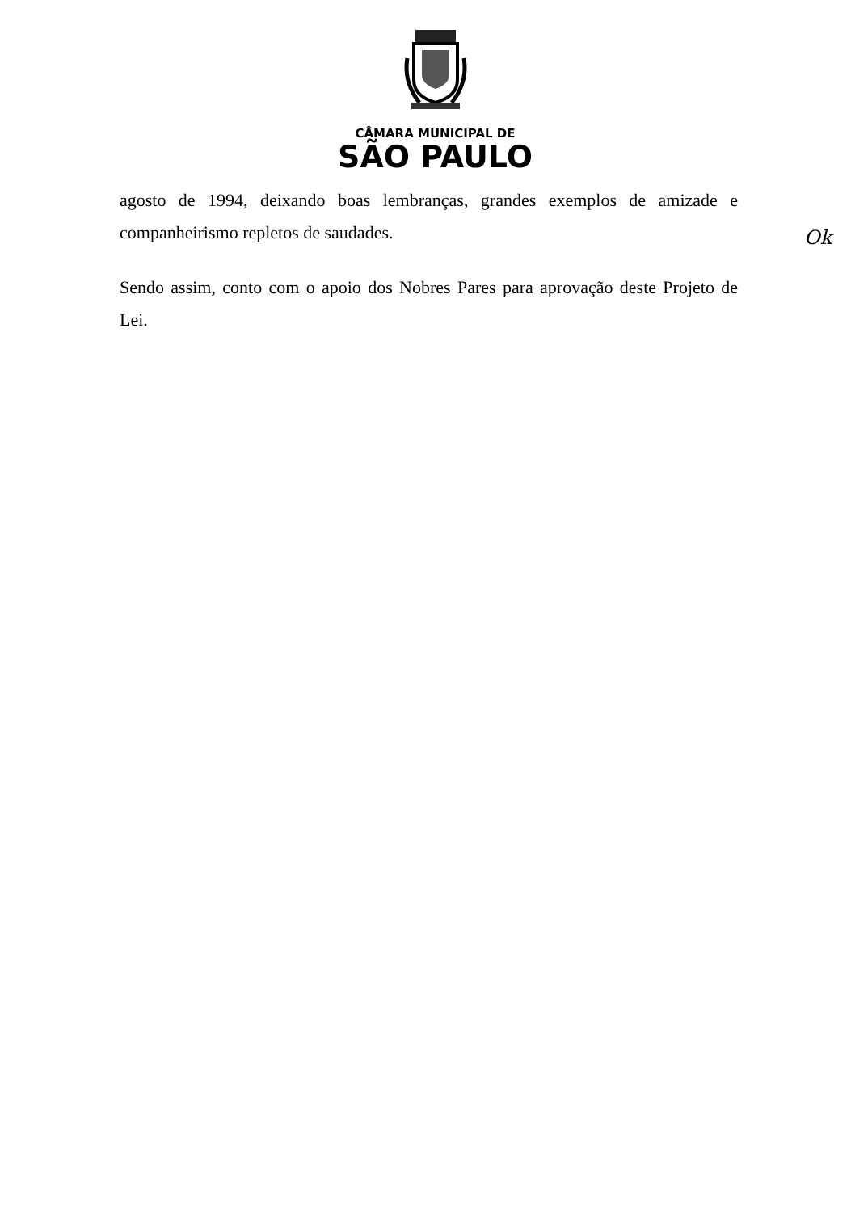CÂMARA MUNICIPAL DE
SÃO PAULO
agosto de 1994, deixando boas lembranças, grandes exemplos de amizade e companheirismo repletos de saudades.
Sendo assim, conto com o apoio dos Nobres Pares para aprovação deste Projeto de Lei.
Ok